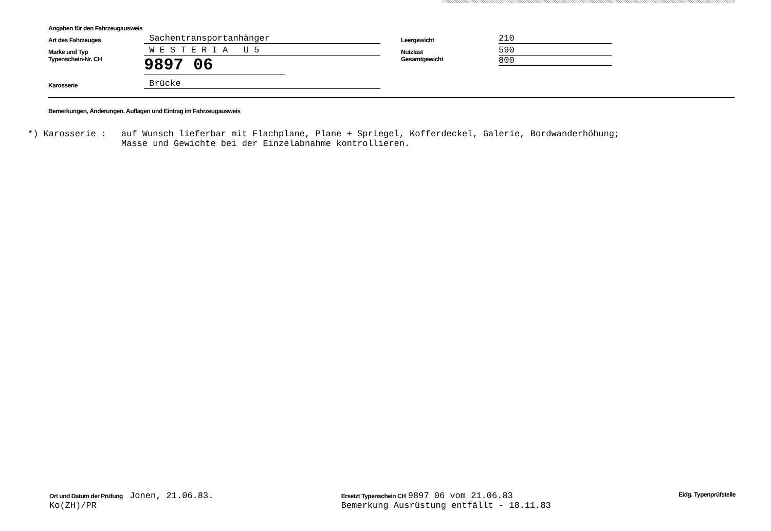Angaben für den Fahrzeugausweis
Art des Fahrzeuges Sachentransportanhänger Leergewicht 210
Marke und Typ W E S T E R I A U 5 Nutzlast 590
Typenschein-Nr. CH 9897 06 Gesamtgewicht 800
Karosserie Brücke
Bemerkungen, Änderungen, Auflagen und Eintrag im Fahrzeugausweis
*) Karosserie : auf Wunsch lieferbar mit Flachplane, Plane + Spriegel, Kofferdeckel, Galerie, Bordwanderhöhung;
Masse und Gewichte bei der Einzelabnahme kontrollieren.
Ort und Datum der Prüfung Jonen, 21.06.83.
Ko(ZH)/PR
Ersetzt Typenschein CH 9897 06 vom 21.06.83
Bemerkung Ausrüstung entfällt - 18.11.83
Eidg. Typenprüfstelle